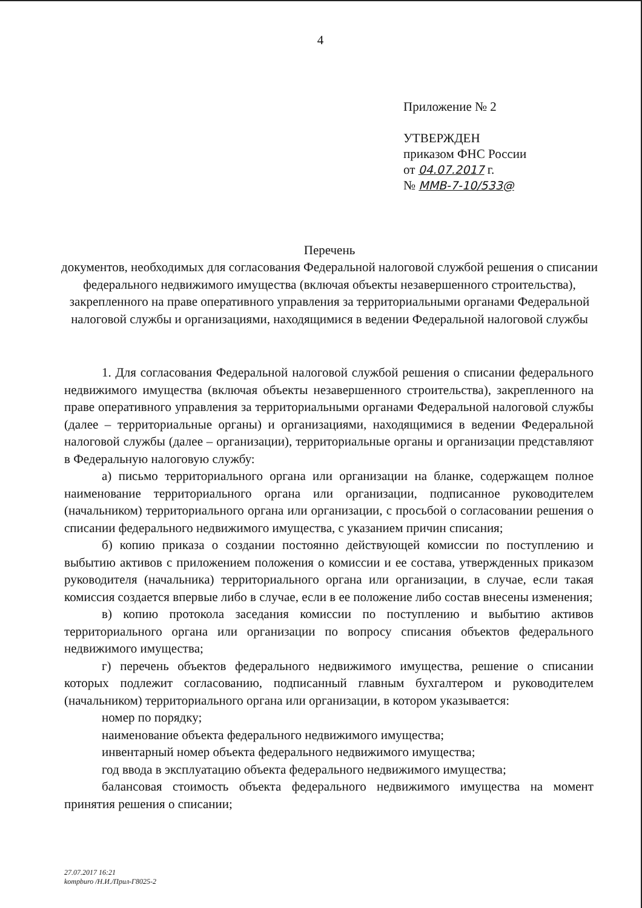4
Приложение № 2
УТВЕРЖДЕН
приказом ФНС России
от 04.07.2017 г.
№ ММВ-7-10/533@
Перечень
документов, необходимых для согласования Федеральной налоговой службой решения о списании федерального недвижимого имущества (включая объекты незавершенного строительства), закрепленного на праве оперативного управления за территориальными органами Федеральной налоговой службы и организациями, находящимися в ведении Федеральной налоговой службы
1. Для согласования Федеральной налоговой службой решения о списании федерального недвижимого имущества (включая объекты незавершенного строительства), закрепленного на праве оперативного управления за территориальными органами Федеральной налоговой службы (далее – территориальные органы) и организациями, находящимися в ведении Федеральной налоговой службы (далее – организации), территориальные органы и организации представляют в Федеральную налоговую службу:
а) письмо территориального органа или организации на бланке, содержащем полное наименование территориального органа или организации, подписанное руководителем (начальником) территориального органа или организации, с просьбой о согласовании решения о списании федерального недвижимого имущества, с указанием причин списания;
б) копию приказа о создании постоянно действующей комиссии по поступлению и выбытию активов с приложением положения о комиссии и ее состава, утвержденных приказом руководителя (начальника) территориального органа или организации, в случае, если такая комиссия создается впервые либо в случае, если в ее положение либо состав внесены изменения;
в) копию протокола заседания комиссии по поступлению и выбытию активов территориального органа или организации по вопросу списания объектов федерального недвижимого имущества;
г) перечень объектов федерального недвижимого имущества, решение о списании которых подлежит согласованию, подписанный главным бухгалтером и руководителем (начальником) территориального органа или организации, в котором указывается:
номер по порядку;
наименование объекта федерального недвижимого имущества;
инвентарный номер объекта федерального недвижимого имущества;
год ввода в эксплуатацию объекта федерального недвижимого имущества;
балансовая стоимость объекта федерального недвижимого имущества на момент принятия решения о списании;
27.07.2017 16:21
kompburo /Н.И./Прил-Г8025-2